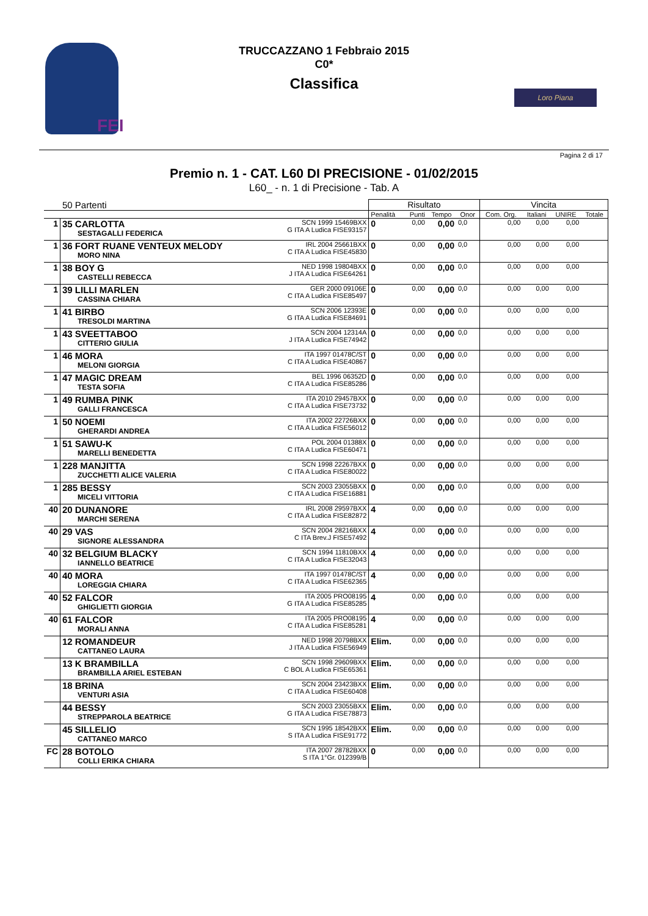FEI
TRUCCAZZANO 1 Febbraio 2015
C0*
Classifica
Loro Piana
Pagina 2 di 17
Premio n. 1 - CAT. L60 DI PRECISIONE - 01/02/2015
L60_ - n. 1 di Precisione - Tab. A
| 50 Partenti | | | Risultato | | | | Vincita | | | |
| --- | --- | --- | --- | --- | --- | --- | --- | --- | --- | --- |
| | | | Penalità | Punti | Tempo | Onor | Com. Org. | Italiani | UNIRE | Totale |
| 1 | 35 CARLOTTA SESTAGALLI FEDERICA | SCN 1999 15469BXX G ITA A Ludica FISE93157 | 0 | 0,00 | 0,00 | 0,0 | 0,00 | 0,00 | 0,00 | |
| 1 | 36 FORT RUANE VENTEUX MELODY MORO NINA | IRL 2004 25661BXX C ITA A Ludica FISE45830 | 0 | 0,00 | 0,00 | 0,0 | 0,00 | 0,00 | 0,00 | |
| 1 | 38 BOY G CASTELLI REBECCA | NED 1998 19804BXX J ITA A Ludica FISE64261 | 0 | 0,00 | 0,00 | 0,0 | 0,00 | 0,00 | 0,00 | |
| 1 | 39 LILLI MARLEN CASSINA CHIARA | GER 2000 09106E C ITA A Ludica FISE85497 | 0 | 0,00 | 0,00 | 0,0 | 0,00 | 0,00 | 0,00 | |
| 1 | 41 BIRBO TRESOLDI MARTINA | SCN 2006 12393E G ITA A Ludica FISE84691 | 0 | 0,00 | 0,00 | 0,0 | 0,00 | 0,00 | 0,00 | |
| 1 | 43 SVEETTABOO CITTERIO GIULIA | SCN 2004 12314A J ITA A Ludica FISE74942 | 0 | 0,00 | 0,00 | 0,0 | 0,00 | 0,00 | 0,00 | |
| 1 | 46 MORA MELONI GIORGIA | ITA 1997 01478C/ST C ITA A Ludica FISE40867 | 0 | 0,00 | 0,00 | 0,0 | 0,00 | 0,00 | 0,00 | |
| 1 | 47 MAGIC DREAM TESTA SOFIA | BEL 1996 06352D C ITA A Ludica FISE85286 | 0 | 0,00 | 0,00 | 0,0 | 0,00 | 0,00 | 0,00 | |
| 1 | 49 RUMBA PINK GALLI FRANCESCA | ITA 2010 29457BXX C ITA A Ludica FISE73732 | 0 | 0,00 | 0,00 | 0,0 | 0,00 | 0,00 | 0,00 | |
| 1 | 50 NOEMI GHERARDI ANDREA | ITA 2002 22726BXX C ITA A Ludica FISE56012 | 0 | 0,00 | 0,00 | 0,0 | 0,00 | 0,00 | 0,00 | |
| 1 | 51 SAWU-K MARELLI BENEDETTA | POL 2004 01388X C ITA A Ludica FISE60471 | 0 | 0,00 | 0,00 | 0,0 | 0,00 | 0,00 | 0,00 | |
| 1 | 228 MANJITTA ZUCCHETTI ALICE VALERIA | SCN 1998 22267BXX C ITA A Ludica FISE80022 | 0 | 0,00 | 0,00 | 0,0 | 0,00 | 0,00 | 0,00 | |
| 1 | 285 BESSY MICELI VITTORIA | SCN 2003 23055BXX C ITA A Ludica FISE16881 | 0 | 0,00 | 0,00 | 0,0 | 0,00 | 0,00 | 0,00 | |
| 40 | 20 DUNANORE MARCHI SERENA | IRL 2008 29597BXX C ITA A Ludica FISE82872 | 4 | 0,00 | 0,00 | 0,0 | 0,00 | 0,00 | 0,00 | |
| 40 | 29 VAS SIGNORE ALESSANDRA | SCN 2004 28216BXX C ITA Brev.J FISE57492 | 4 | 0,00 | 0,00 | 0,0 | 0,00 | 0,00 | 0,00 | |
| 40 | 32 BELGIUM BLACKY IANNELLO BEATRICE | SCN 1994 11810BXX C ITA A Ludica FISE32043 | 4 | 0,00 | 0,00 | 0,0 | 0,00 | 0,00 | 0,00 | |
| 40 | 40 MORA LOREGGIA CHIARA | ITA 1997 01478C/ST C ITA A Ludica FISE62365 | 4 | 0,00 | 0,00 | 0,0 | 0,00 | 0,00 | 0,00 | |
| 40 | 52 FALCOR GHIGLIETTI GIORGIA | ITA 2005 PRO08195 G ITA A Ludica FISE85285 | 4 | 0,00 | 0,00 | 0,0 | 0,00 | 0,00 | 0,00 | |
| 40 | 61 FALCOR MORALI ANNA | ITA 2005 PRO08195 C ITA A Ludica FISE85281 | 4 | 0,00 | 0,00 | 0,0 | 0,00 | 0,00 | 0,00 | |
| | 12 ROMANDEUR CATTANEO LAURA | NED 1998 20798BXX J ITA A Ludica FISE56949 | Elim. | 0,00 | 0,00 | 0,0 | 0,00 | 0,00 | 0,00 | |
| | 13 K BRAMBILLA BRAMBILLA ARIEL ESTEBAN | SCN 1998 29609BXX C BOL A Ludica FISE65361 | Elim. | 0,00 | 0,00 | 0,0 | 0,00 | 0,00 | 0,00 | |
| | 18 BRINA VENTURI ASIA | SCN 2004 23423BXX C ITA A Ludica FISE60408 | Elim. | 0,00 | 0,00 | 0,0 | 0,00 | 0,00 | 0,00 | |
| | 44 BESSY STREPPAROLA BEATRICE | SCN 2003 23055BXX G ITA A Ludica FISE78873 | Elim. | 0,00 | 0,00 | 0,0 | 0,00 | 0,00 | 0,00 | |
| | 45 SILLELIO CATTANEO MARCO | SCN 1995 18542BXX S ITA A Ludica FISE91772 | Elim. | 0,00 | 0,00 | 0,0 | 0,00 | 0,00 | 0,00 | |
| FC | 28 BOTOLO COLLI ERIKA CHIARA | ITA 2007 28782BXX S ITA 1°Gr. 012399/B | 0 | 0,00 | 0,00 | 0,0 | 0,00 | 0,00 | 0,00 | |